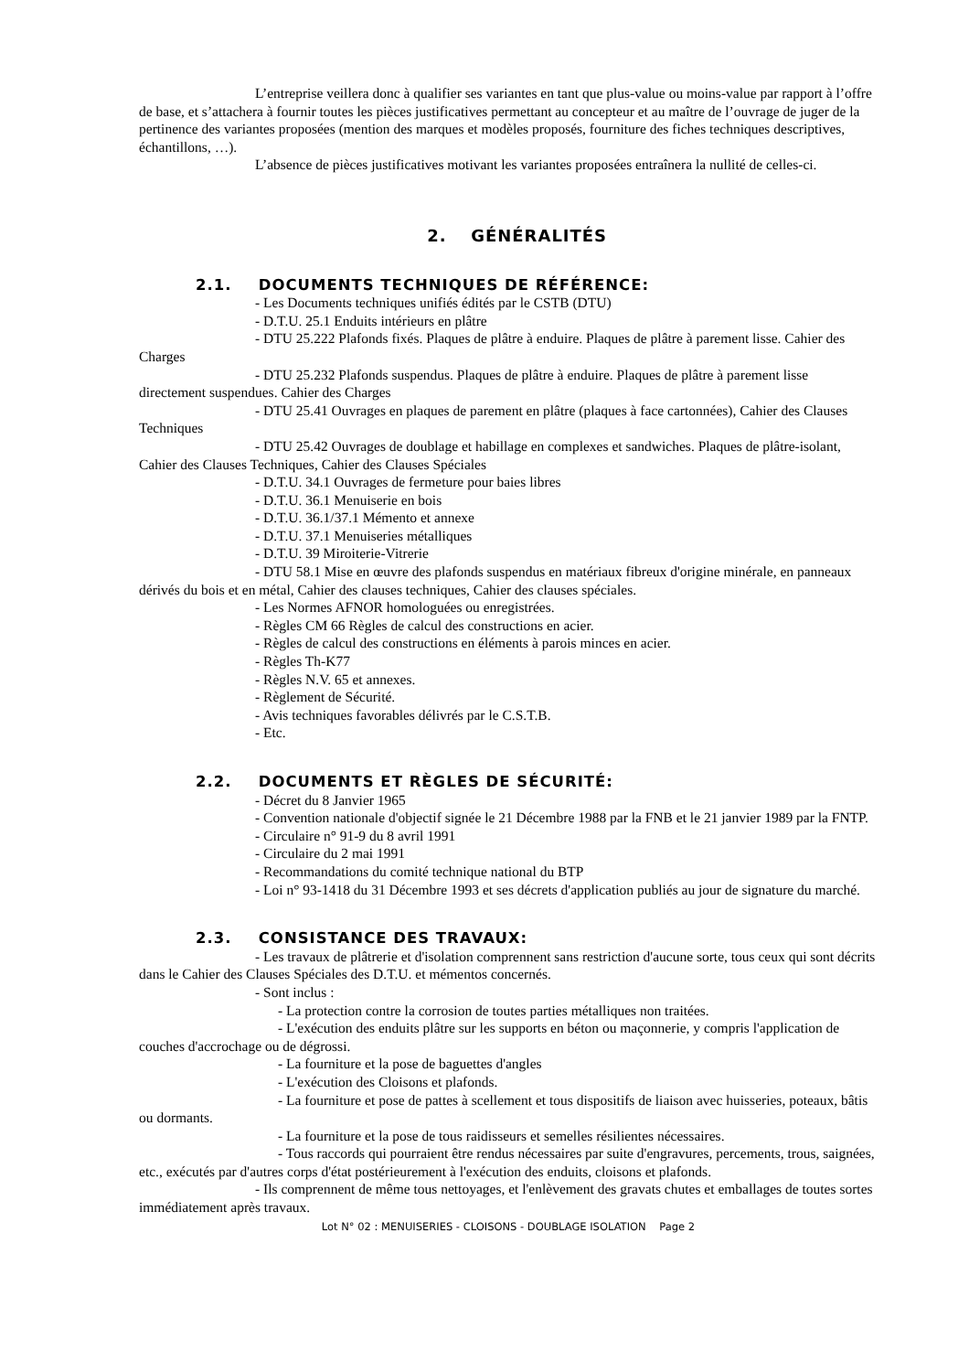L’entreprise veillera donc à qualifier ses variantes en tant que plus-value ou moins-value par rapport à l’offre de base, et s’attachera à fournir toutes les pièces justificatives permettant au concepteur et au maître de l’ouvrage de juger de la pertinence des variantes proposées (mention des marques et modèles proposés, fourniture des fiches techniques descriptives, échantillons, …).
L’absence de pièces justificatives motivant les variantes proposées entraînera la nullité de celles-ci.
2. GÉNÉRALITÉS
2.1. DOCUMENTS TECHNIQUES DE RÉFÉRENCE:
- Les Documents techniques unifiés édités par le CSTB (DTU)
- D.T.U. 25.1 Enduits intérieurs en plâtre
- DTU 25.222 Plafonds fixés. Plaques de plâtre à enduire. Plaques de plâtre à parement lisse. Cahier des Charges
- DTU 25.232 Plafonds suspendus. Plaques de plâtre à enduire. Plaques de plâtre à parement lisse directement suspendues. Cahier des Charges
- DTU 25.41 Ouvrages en plaques de parement en plâtre (plaques à face cartonnées), Cahier des Clauses Techniques
- DTU 25.42 Ouvrages de doublage et habillage en complexes et sandwiches. Plaques de plâtre-isolant, Cahier des Clauses Techniques, Cahier des Clauses Spéciales
- D.T.U. 34.1 Ouvrages de fermeture pour baies libres
- D.T.U. 36.1 Menuiserie en bois
- D.T.U. 36.1/37.1 Mémento et annexe
- D.T.U. 37.1 Menuiseries métalliques
- D.T.U. 39 Miroiterie-Vitrerie
- DTU 58.1 Mise en œuvre des plafonds suspendus en matériaux fibreux d'origine minérale, en panneaux dérivés du bois et en métal, Cahier des clauses techniques, Cahier des clauses spéciales.
- Les Normes AFNOR homologuées ou enregistrées.
- Règles CM 66 Règles de calcul des constructions en acier.
- Règles de calcul des constructions en éléments à parois minces en acier.
- Règles Th-K77
- Règles N.V. 65 et annexes.
- Règlement de Sécurité.
- Avis techniques favorables délivrés par le C.S.T.B.
- Etc.
2.2. DOCUMENTS ET RÈGLES DE SÉCURITÉ:
- Décret du 8 Janvier 1965
- Convention nationale d'objectif signée le 21 Décembre 1988 par la FNB et le 21 janvier 1989 par la FNTP.
- Circulaire n° 91-9 du 8 avril 1991
- Circulaire du 2 mai 1991
- Recommandations du comité technique national du BTP
- Loi n° 93-1418 du 31 Décembre 1993 et ses décrets d'application publiés au jour de signature du marché.
2.3. CONSISTANCE DES TRAVAUX:
- Les travaux de plâtrerie et d'isolation comprennent sans restriction d'aucune sorte, tous ceux qui sont décrits dans le Cahier des Clauses Spéciales des D.T.U. et mémentos concernés.
- Sont inclus :
- La protection contre la corrosion de toutes parties métalliques non traitées.
- L'exécution des enduits plâtre sur les supports en béton ou maçonnerie, y compris l'application de couches d'accrochage ou de dégrossi.
- La fourniture et la pose de baguettes d'angles
- L'exécution des Cloisons et plafonds.
- La fourniture et pose de pattes à scellement et tous dispositifs de liaison avec huisseries, poteaux, bâtis ou dormants.
- La fourniture et la pose de tous raidisseurs et semelles résilientes nécessaires.
- Tous raccords qui pourraient être rendus nécessaires par suite d'engravures, percements, trous, saignées, etc., exécutés par d'autres corps d'état postérieurement à l'exécution des enduits, cloisons et plafonds.
- Ils comprennent de même tous nettoyages, et l'enlèvement des gravats chutes et emballages de toutes sortes immédiatement après travaux.
Lot N° 02 : MENUISERIES - CLOISONS - DOUBLAGE ISOLATION Page 2